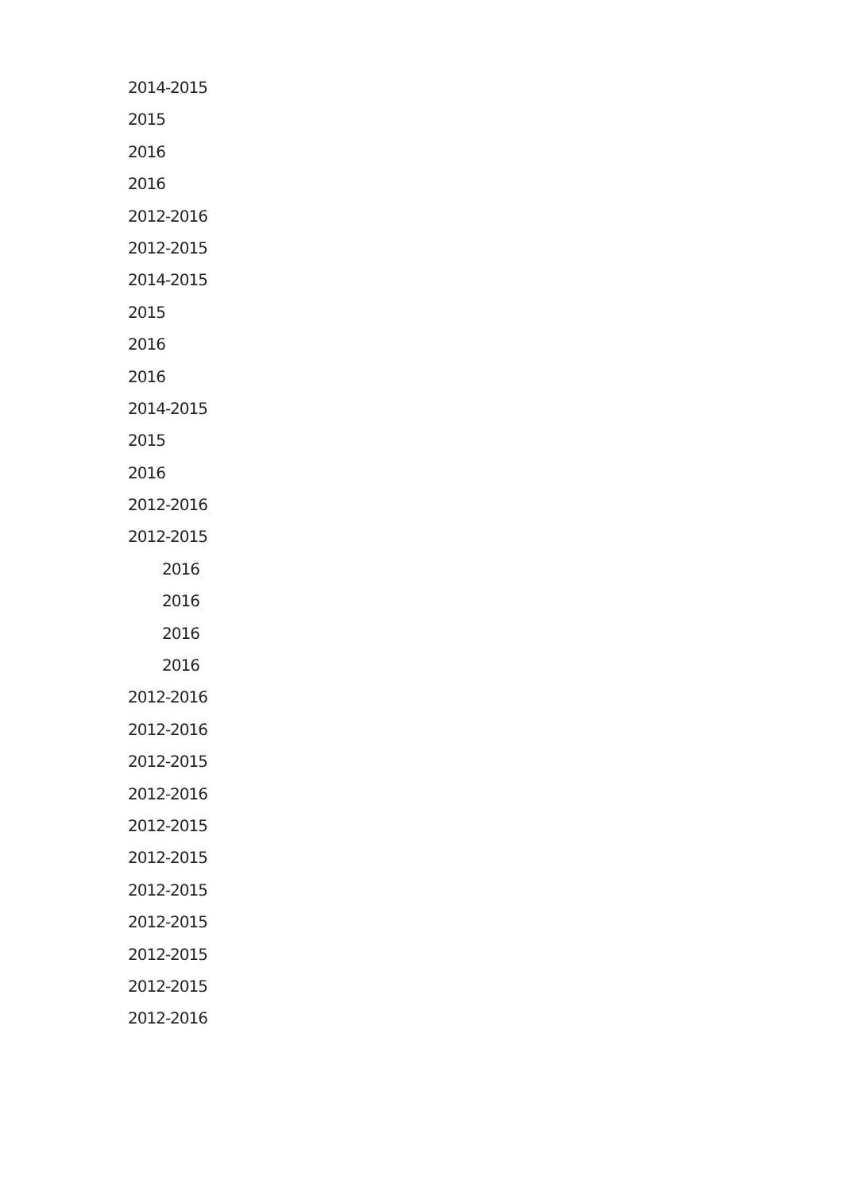2014-2015
2015
2016
2016
2012-2016
2012-2015
2014-2015
2015
2016
2016
2014-2015
2015
2016
2012-2016
2012-2015
2016
2016
2016
2016
2012-2016
2012-2016
2012-2015
2012-2016
2012-2015
2012-2015
2012-2015
2012-2015
2012-2015
2012-2015
2012-2016